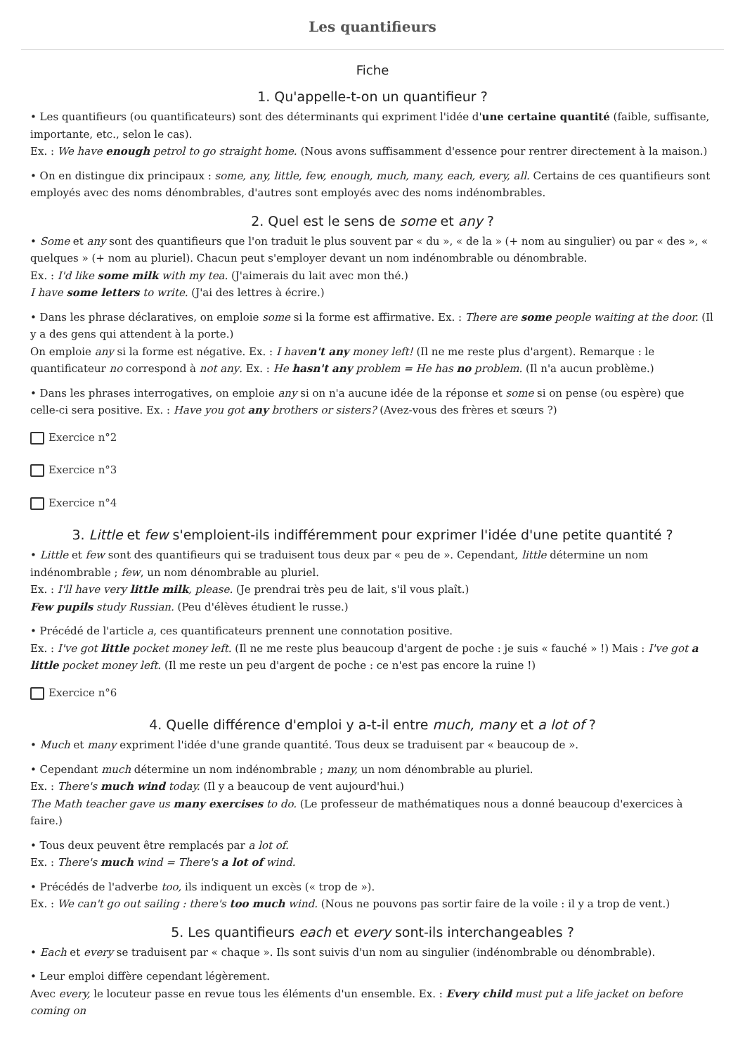Les quantifieurs
Fiche
1. Qu'appelle-t-on un quantifieur ?
• Les quantifieurs (ou quantificateurs) sont des déterminants qui expriment l'idée d'une certaine quantité (faible, suffisante, importante, etc., selon le cas).
Ex. : We have enough petrol to go straight home. (Nous avons suffisamment d'essence pour rentrer directement à la maison.)
• On en distingue dix principaux : some, any, little, few, enough, much, many, each, every, all. Certains de ces quantifieurs sont employés avec des noms dénombrables, d'autres sont employés avec des noms indénombrables.
2. Quel est le sens de some et any ?
• Some et any sont des quantifieurs que l'on traduit le plus souvent par « du », « de la » (+ nom au singulier) ou par « des », « quelques » (+ nom au pluriel). Chacun peut s'employer devant un nom indénombrable ou dénombrable.
Ex. : I'd like some milk with my tea. (J'aimerais du lait avec mon thé.)
I have some letters to write. (J'ai des lettres à écrire.)
• Dans les phrase déclaratives, on emploie some si la forme est affirmative. Ex. : There are some people waiting at the door. (Il y a des gens qui attendent à la porte.)
On emploie any si la forme est négative. Ex. : I haven't any money left! (Il ne me reste plus d'argent). Remarque : le quantificateur no correspond à not any. Ex. : He hasn't any problem = He has no problem. (Il n'a aucun problème.)
• Dans les phrases interrogatives, on emploie any si on n'a aucune idée de la réponse et some si on pense (ou espère) que celle-ci sera positive. Ex. : Have you got any brothers or sisters? (Avez-vous des frères et sœurs ?)
Exercice n°2
Exercice n°3
Exercice n°4
3. Little et few s'emploient-ils indifféremment pour exprimer l'idée d'une petite quantité ?
• Little et few sont des quantifieurs qui se traduisent tous deux par « peu de ». Cependant, little détermine un nom indénombrable ; few, un nom dénombrable au pluriel.
Ex. : I'll have very little milk, please. (Je prendrai très peu de lait, s'il vous plaît.)
Few pupils study Russian. (Peu d'élèves étudient le russe.)
• Précédé de l'article a, ces quantificateurs prennent une connotation positive.
Ex. : I've got little pocket money left. (Il ne me reste plus beaucoup d'argent de poche : je suis « fauché » !) Mais : I've got a little pocket money left. (Il me reste un peu d'argent de poche : ce n'est pas encore la ruine !)
Exercice n°6
4. Quelle différence d'emploi y a-t-il entre much, many et a lot of ?
• Much et many expriment l'idée d'une grande quantité. Tous deux se traduisent par « beaucoup de ».
• Cependant much détermine un nom indénombrable ; many, un nom dénombrable au pluriel.
Ex. : There's much wind today. (Il y a beaucoup de vent aujourd'hui.)
The Math teacher gave us many exercises to do. (Le professeur de mathématiques nous a donné beaucoup d'exercices à faire.)
• Tous deux peuvent être remplacés par a lot of.
Ex. : There's much wind = There's a lot of wind.
• Précédés de l'adverbe too, ils indiquent un excès (« trop de »).
Ex. : We can't go out sailing : there's too much wind. (Nous ne pouvons pas sortir faire de la voile : il y a trop de vent.)
5. Les quantifieurs each et every sont-ils interchangeables ?
• Each et every se traduisent par « chaque ». Ils sont suivis d'un nom au singulier (indénombrable ou dénombrable).
• Leur emploi diffère cependant légèrement.
Avec every, le locuteur passe en revue tous les éléments d'un ensemble. Ex. : Every child must put a life jacket on before coming on